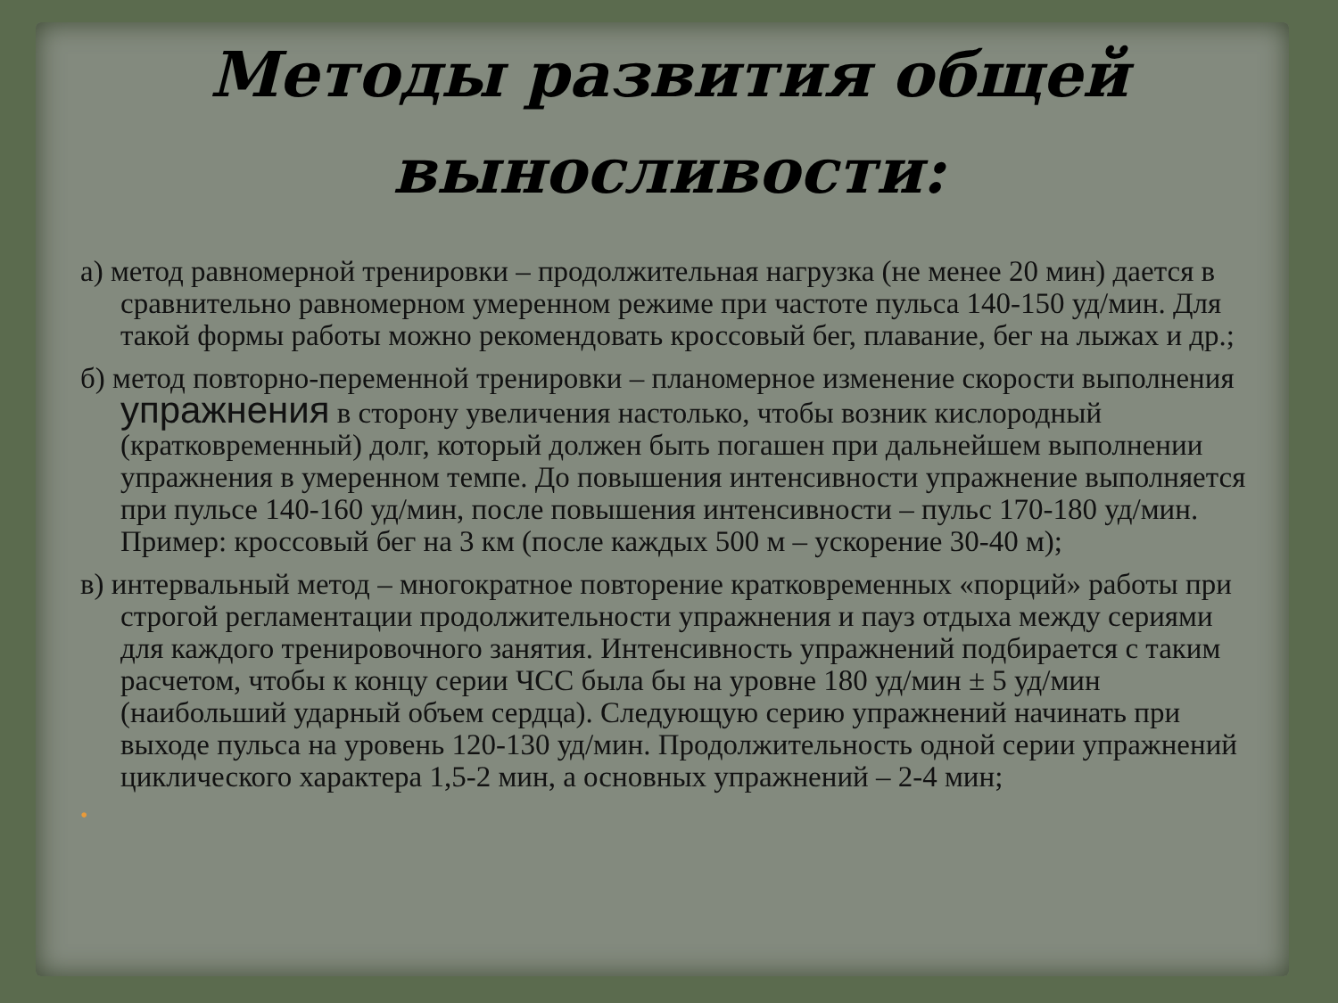Методы развития общей выносливости:
а) метод равномерной тренировки – продолжительная нагрузка (не менее 20 мин) дается в сравнительно равномерном умеренном режиме при частоте пульса 140-150 уд/мин. Для такой формы работы можно рекомендовать кроссовый бег, плавание, бег на лыжах и др.;
б) метод повторно-переменной тренировки – планомерное изменение скорости выполнения упражнения в сторону увеличения настолько, чтобы возник кислородный (кратковременный) долг, который должен быть погашен при дальнейшем выполнении упражнения в умеренном темпе. До повышения интенсивности упражнение выполняется при пульсе 140-160 уд/мин, после повышения интенсивности – пульс 170-180 уд/мин. Пример: кроссовый бег на 3 км (после каждых 500 м – ускорение 30-40 м);
в) интервальный метод – многократное повторение кратковременных «порций» работы при строгой регламентации продолжительности упражнения и пауз отдыха между сериями для каждого тренировочного занятия. Интенсивность упражнений подбирается с таким расчетом, чтобы к концу серии ЧСС была бы на уровне 180 уд/мин ± 5 уд/мин (наибольший ударный объем сердца). Следующую серию упражнений начинать при выходе пульса на уровень 120-130 уд/мин. Продолжительность одной серии упражнений циклического характера 1,5-2 мин, а основных упражнений – 2-4 мин;
•